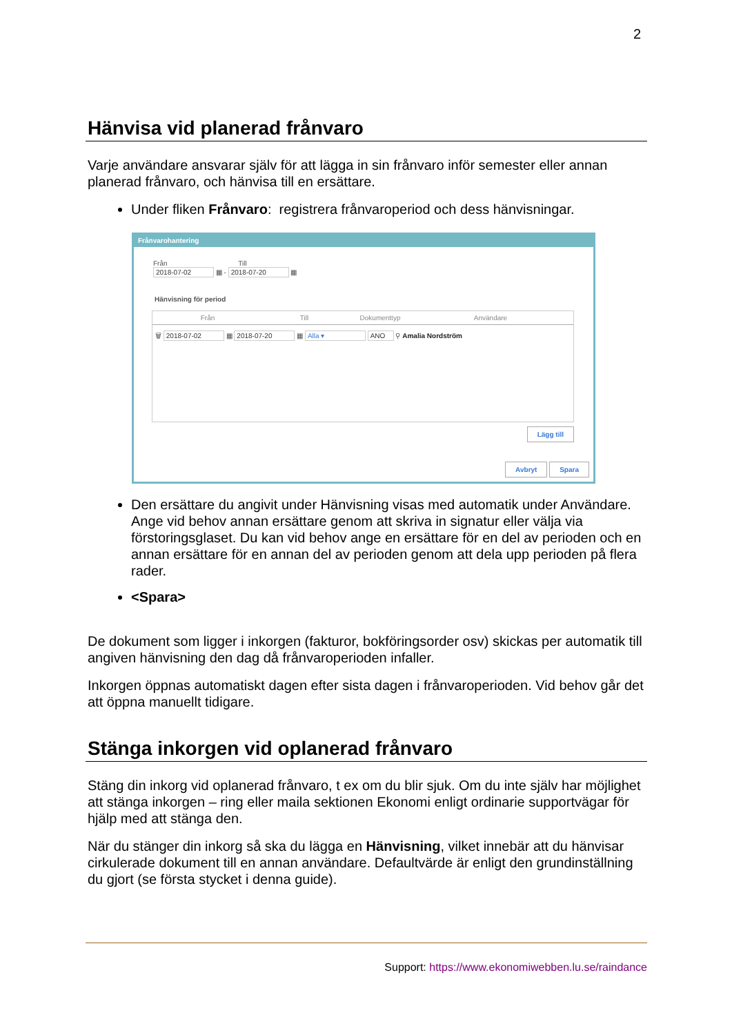2
Hänvisa vid planerad frånvaro
Varje användare ansvarar själv för att lägga in sin frånvaro inför semester eller annan planerad frånvaro, och hänvisa till en ersättare.
Under fliken Frånvaro: registrera frånvaroperiod och dess hänvisningar.
Frånvarohantering
Från Till
2018-07-02 ▦ - 2018-07-20 ▦
Hänvisning för period
Från Till Dokumenttyp Användare
🗑 2018-07-02 ▦ 2018-07-20 ▦ Alla ▾ ANO ⚲ Amalia Nordström
Lägg till
Avbryt Spara
Den ersättare du angivit under Hänvisning visas med automatik under Användare. Ange vid behov annan ersättare genom att skriva in signatur eller välja via förstoringsglaset. Du kan vid behov ange en ersättare för en del av perioden och en annan ersättare för en annan del av perioden genom att dela upp perioden på flera rader.
<Spara>
De dokument som ligger i inkorgen (fakturor, bokföringsorder osv) skickas per automatik till angiven hänvisning den dag då frånvaroperioden infaller.
Inkorgen öppnas automatiskt dagen efter sista dagen i frånvaroperioden. Vid behov går det att öppna manuellt tidigare.
Stänga inkorgen vid oplanerad frånvaro
Stäng din inkorg vid oplanerad frånvaro, t ex om du blir sjuk. Om du inte själv har möjlighet att stänga inkorgen – ring eller maila sektionen Ekonomi enligt ordinarie supportvägar för hjälp med att stänga den.
När du stänger din inkorg så ska du lägga en Hänvisning, vilket innebär att du hänvisar cirkulerade dokument till en annan användare. Defaultvärde är enligt den grundinställning du gjort (se första stycket i denna guide).
Support: https://www.ekonomiwebben.lu.se/raindance